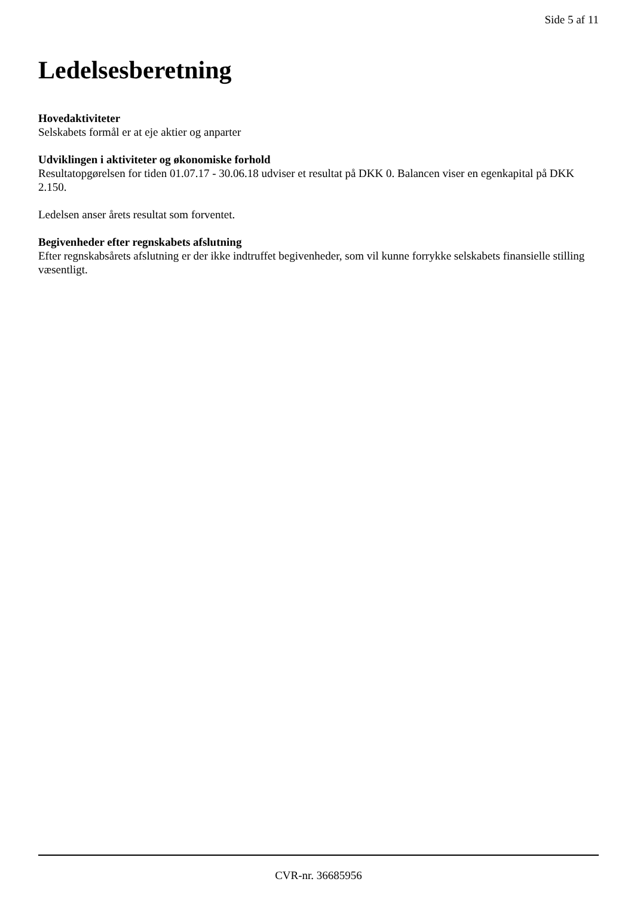Side 5 af 11
Ledelsesberetning
Hovedaktiviteter
Selskabets formål er at eje aktier og anparter
Udviklingen i aktiviteter og økonomiske forhold
Resultatopgørelsen for tiden 01.07.17 - 30.06.18 udviser et resultat på DKK 0. Balancen viser en egenkapital på DKK 2.150.
Ledelsen anser årets resultat som forventet.
Begivenheder efter regnskabets afslutning
Efter regnskabsårets afslutning er der ikke indtruffet begivenheder, som vil kunne forrykke selskabets finansielle stilling væsentligt.
CVR-nr. 36685956